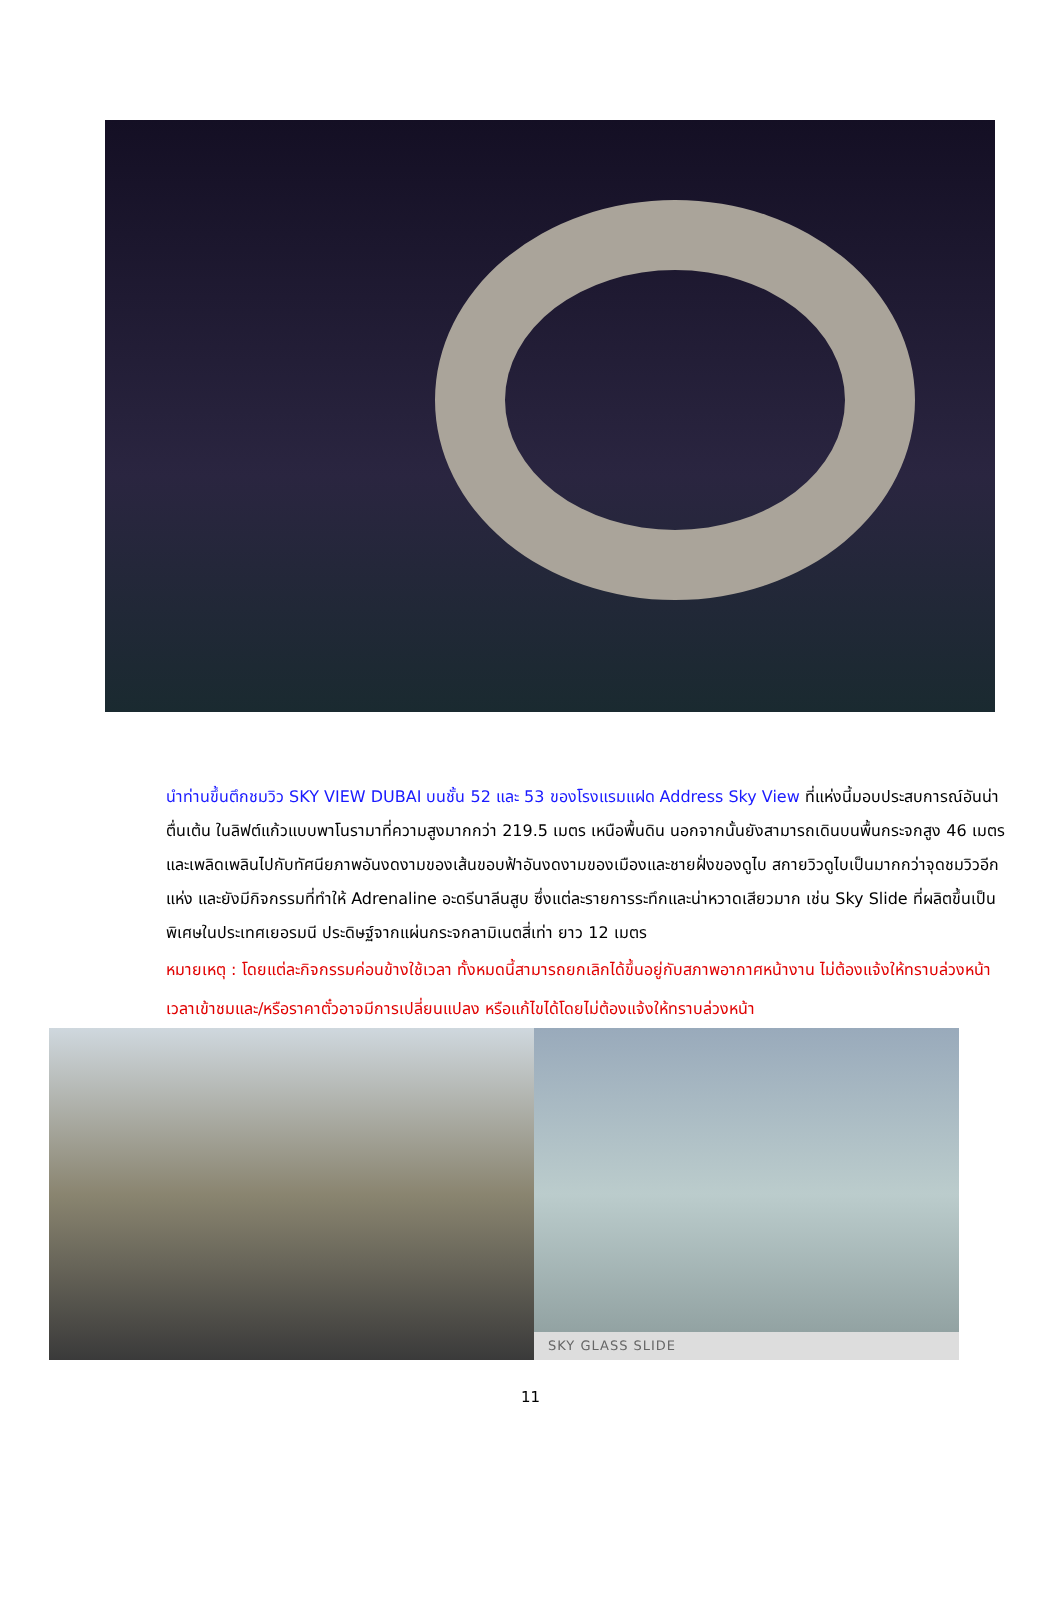นำท่านขึ้นตึกชมวิว SKY VIEW DUBAI บนชั้น 52 และ 53 ของโรงแรมแฝด Address Sky View ที่แห่งนี้มอบประสบการณ์อันน่าตื่นเต้น ในลิฟต์แก้วแบบพาโนรามาที่ความสูงมากกว่า 219.5 เมตร เหนือพื้นดิน นอกจากนั้นยังสามารถเดินบนพื้นกระจกสูง 46 เมตร และเพลิดเพลินไปกับทัศนียภาพอันงดงามของเส้นขอบฟ้าอันงดงามของเมืองและชายฝั่งของดูไบ สกายวิวดูไบเป็นมากกว่าจุดชมวิวอีกแห่ง และยังมีกิจกรรมที่ทำให้ Adrenaline อะดรีนาลีนสูบ ซึ่งแต่ละรายการระทึกและน่าหวาดเสียวมาก เช่น Sky Slide ที่ผลิตขึ้นเป็นพิเศษในประเทศเยอรมนี ประดิษฐ์จากแผ่นกระจกลามิเนตสี่เท่า ยาว 12 เมตร
หมายเหตุ : โดยแต่ละกิจกรรมค่อนข้างใช้เวลา ทั้งหมดนี้สามารถยกเลิกได้ขึ้นอยู่กับสภาพอากาศหน้างาน ไม่ต้องแจ้งให้ทราบล่วงหน้า เวลาเข้าชมและ/หรือราคาตั๋วอาจมีการเปลี่ยนแปลง หรือแก้ไขได้โดยไม่ต้องแจ้งให้ทราบล่วงหน้า
SKY GLASS SLIDE
11